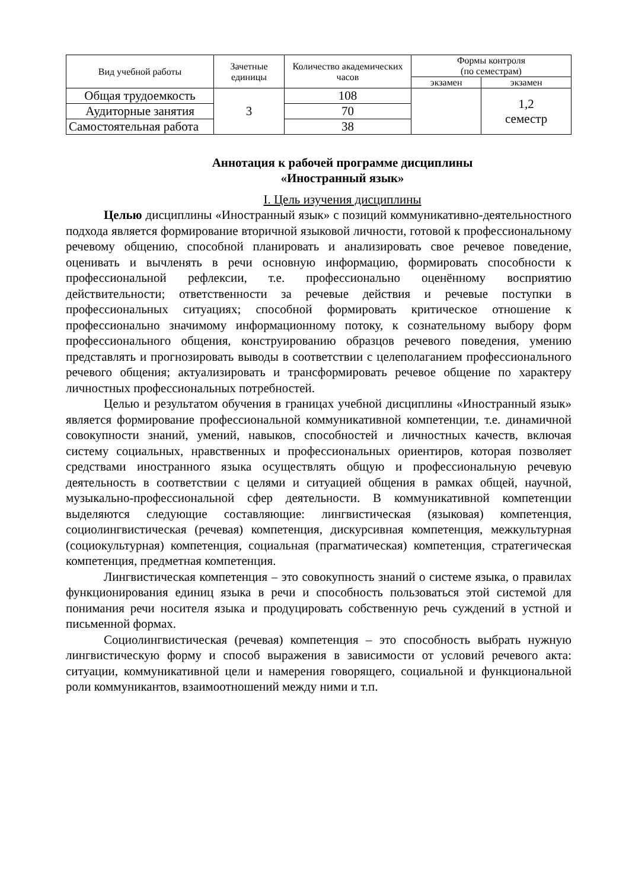| Вид учебной работы | Зачетные единицы | Количество академических часов | Формы контроля (по семестрам) | |
| --- | --- | --- | --- | --- |
| | | | экзамен | экзамен |
| Общая трудоемкость | 3 | 108 | | 1,2 семестр |
| Аудиторные занятия | | 70 | | |
| Самостоятельная работа | | 38 | | |
Аннотация к рабочей программе дисциплины
«Иностранный язык»
I. Цель изучения дисциплины
Целью дисциплины «Иностранный язык» с позиций коммуникативно-деятельностного подхода является формирование вторичной языковой личности, готовой к профессиональному речевому общению, способной планировать и анализировать свое речевое поведение, оценивать и вычленять в речи основную информацию, формировать способности к профессиональной рефлексии, т.е. профессионально оценённому восприятию действительности; ответственности за речевые действия и речевые поступки в профессиональных ситуациях; способной формировать критическое отношение к профессионально значимому информационному потоку, к сознательному выбору форм профессионального общения, конструированию образцов речевого поведения, умению представлять и прогнозировать выводы в соответствии с целеполаганием профессионального речевого общения; актуализировать и трансформировать речевое общение по характеру личностных профессиональных потребностей.
Целью и результатом обучения в границах учебной дисциплины «Иностранный язык» является формирование профессиональной коммуникативной компетенции, т.е. динамичной совокупности знаний, умений, навыков, способностей и личностных качеств, включая систему социальных, нравственных и профессиональных ориентиров, которая позволяет средствами иностранного языка осуществлять общую и профессиональную речевую деятельность в соответствии с целями и ситуацией общения в рамках общей, научной, музыкально-профессиональной сфер деятельности. В коммуникативной компетенции выделяются следующие составляющие: лингвистическая (языковая) компетенция, социолингвистическая (речевая) компетенция, дискурсивная компетенция, межкультурная (социокультурная) компетенция, социальная (прагматическая) компетенция, стратегическая компетенция, предметная компетенция.
Лингвистическая компетенция – это совокупность знаний о системе языка, о правилах функционирования единиц языка в речи и способность пользоваться этой системой для понимания речи носителя языка и продуцировать собственную речь суждений в устной и письменной формах.
Социолингвистическая (речевая) компетенция – это способность выбрать нужную лингвистическую форму и способ выражения в зависимости от условий речевого акта: ситуации, коммуникативной цели и намерения говорящего, социальной и функциональной роли коммуникантов, взаимоотношений между ними и т.п.